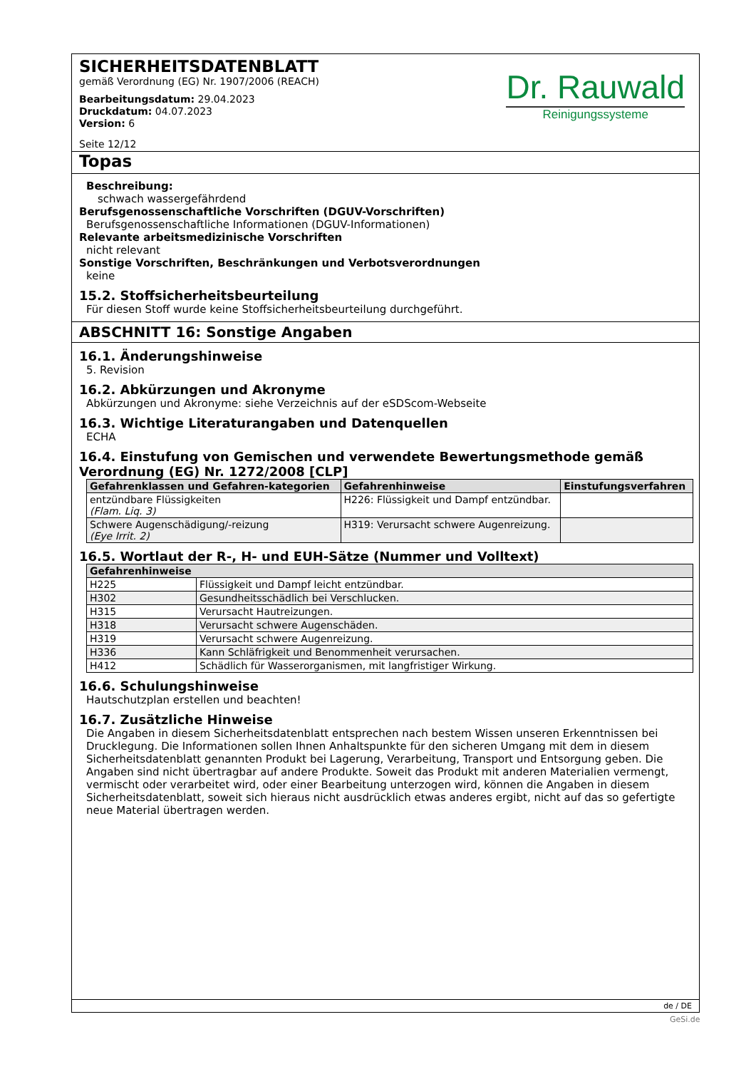SICHERHEITSDATENBLATT
gemäß Verordnung (EG) Nr. 1907/2006 (REACH)
Bearbeitungsdatum: 29.04.2023
Druckdatum: 04.07.2023
Version: 6
Seite 12/12
Dr. Rauwald
Reinigungssysteme
Topas
Beschreibung:
schwach wassergefährdend
Berufsgenossenschaftliche Vorschriften (DGUV-Vorschriften)
Berufsgenossenschaftliche Informationen (DGUV-Informationen)
Relevante arbeitsmedizinische Vorschriften
nicht relevant
Sonstige Vorschriften, Beschränkungen und Verbotsverordnungen
keine
15.2. Stoffsicherheitsbeurteilung
Für diesen Stoff wurde keine Stoffsicherheitsbeurteilung durchgeführt.
ABSCHNITT 16: Sonstige Angaben
16.1. Änderungshinweise
5. Revision
16.2. Abkürzungen und Akronyme
Abkürzungen und Akronyme: siehe Verzeichnis auf der eSDScom-Webseite
16.3. Wichtige Literaturangaben und Datenquellen
ECHA
16.4. Einstufung von Gemischen und verwendete Bewertungsmethode gemäß Verordnung (EG) Nr. 1272/2008 [CLP]
| Gefahrenklassen und Gefahren-kategorien | Gefahrenhinweise | Einstufungsverfahren |
| --- | --- | --- |
| entzündbare Flüssigkeiten (Flam. Liq. 3) | H226: Flüssigkeit und Dampf entzündbar. | |
| Schwere Augenschädigung/-reizung (Eye Irrit. 2) | H319: Verursacht schwere Augenreizung. | |
16.5. Wortlaut der R-, H- und EUH-Sätze (Nummer und Volltext)
| Gefahrenhinweise | |
| --- | --- |
| H225 | Flüssigkeit und Dampf leicht entzündbar. |
| H302 | Gesundheitsschädlich bei Verschlucken. |
| H315 | Verursacht Hautreizungen. |
| H318 | Verursacht schwere Augenschäden. |
| H319 | Verursacht schwere Augenreizung. |
| H336 | Kann Schläfrigkeit und Benommenheit verursachen. |
| H412 | Schädlich für Wasserorganismen, mit langfristiger Wirkung. |
16.6. Schulungshinweise
Hautschutzplan erstellen und beachten!
16.7. Zusätzliche Hinweise
Die Angaben in diesem Sicherheitsdatenblatt entsprechen nach bestem Wissen unseren Erkenntnissen bei Drucklegung. Die Informationen sollen Ihnen Anhaltspunkte für den sicheren Umgang mit dem in diesem Sicherheitsdatenblatt genannten Produkt bei Lagerung, Verarbeitung, Transport und Entsorgung geben. Die Angaben sind nicht übertragbar auf andere Produkte. Soweit das Produkt mit anderen Materialien vermengt, vermischt oder verarbeitet wird, oder einer Bearbeitung unterzogen wird, können die Angaben in diesem Sicherheitsdatenblatt, soweit sich hieraus nicht ausdrücklich etwas anderes ergibt, nicht auf das so gefertigte neue Material übertragen werden.
de / DE
GeSi.de